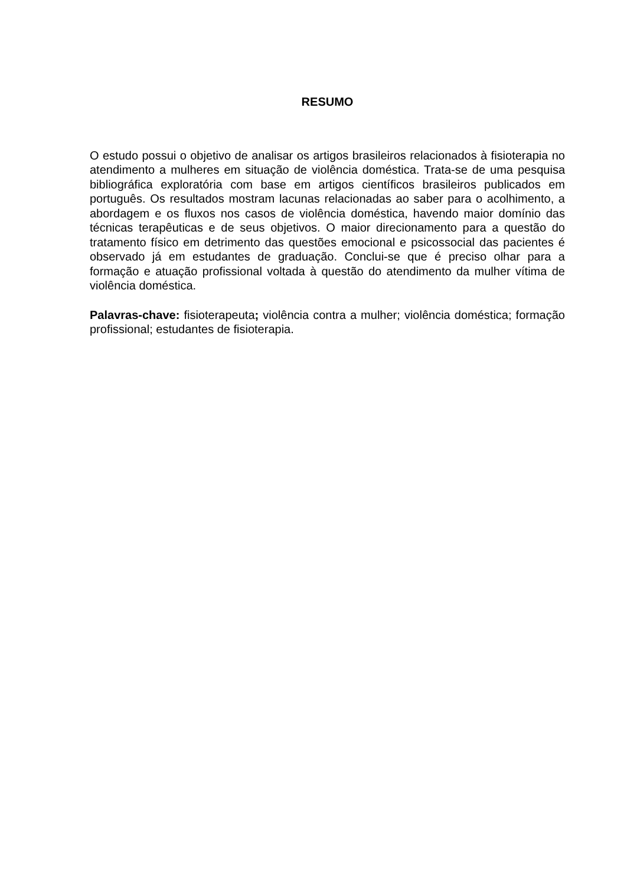RESUMO
O estudo possui o objetivo de analisar os artigos brasileiros relacionados à fisioterapia no atendimento a mulheres em situação de violência doméstica. Trata-se de uma pesquisa bibliográfica exploratória com base em artigos científicos brasileiros publicados em português. Os resultados mostram lacunas relacionadas ao saber para o acolhimento, a abordagem e os fluxos nos casos de violência doméstica, havendo maior domínio das técnicas terapêuticas e de seus objetivos. O maior direcionamento para a questão do tratamento físico em detrimento das questões emocional e psicossocial das pacientes é observado já em estudantes de graduação. Conclui-se que é preciso olhar para a formação e atuação profissional voltada à questão do atendimento da mulher vítima de violência doméstica.
Palavras-chave: fisioterapeuta; violência contra a mulher; violência doméstica; formação profissional; estudantes de fisioterapia.